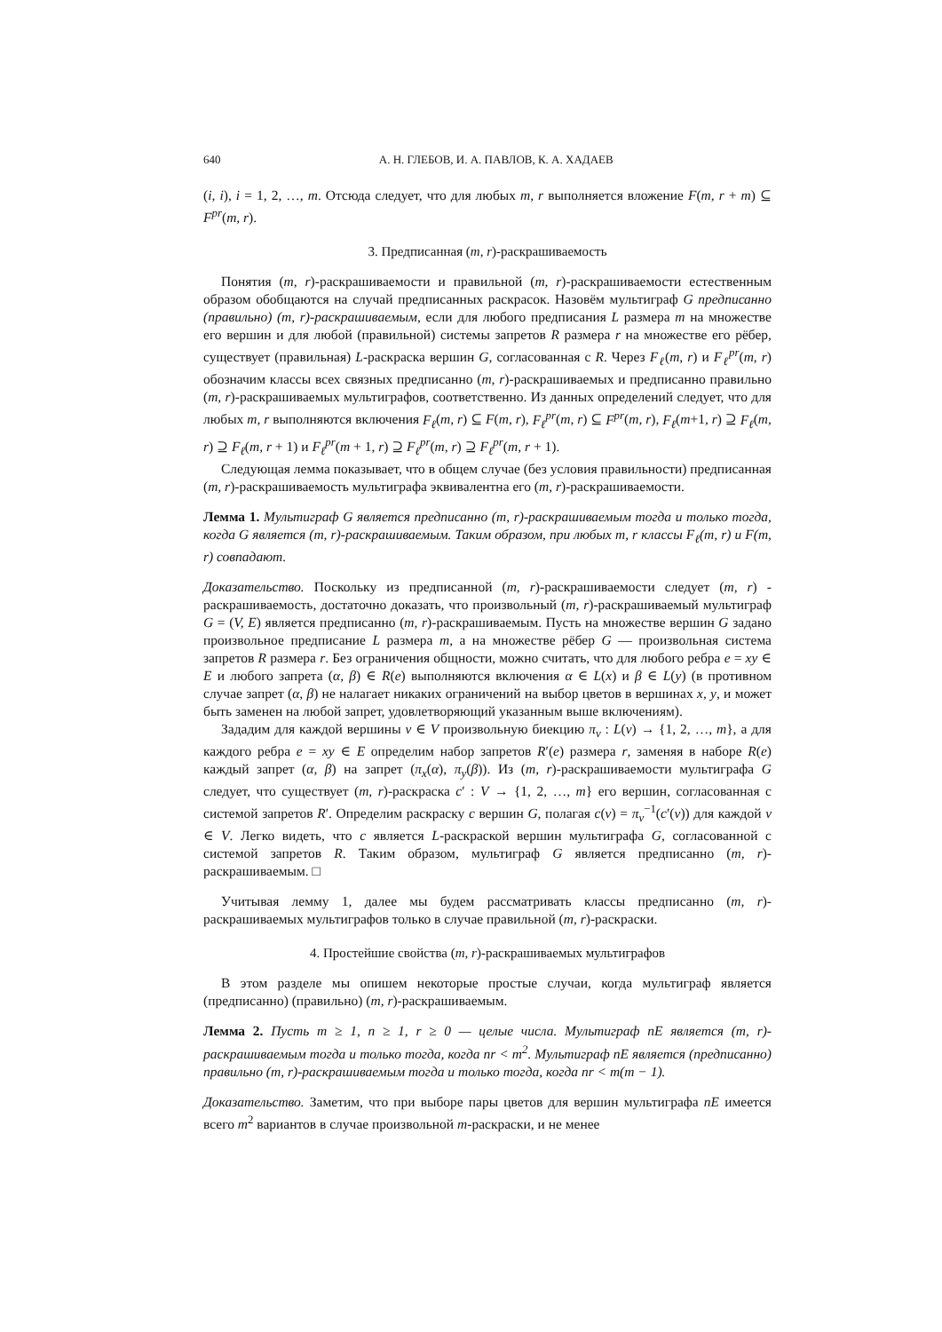640 А. Н. ГЛЕБОВ, И. А. ПАВЛОВ, К. А. ХАДАЕВ
(i, i), i = 1, 2, …, m. Отсюда следует, что для любых m, r выполняется вложение F(m, r + m) ⊆ F<sup>pr</sup>(m, r).
3. Предписанная (m, r)-раскрашиваемость
Понятия (m, r)-раскрашиваемости и правильной (m, r)-раскрашиваемости естественным образом обобщаются на случай предписанных раскрасок. Назовём мультиграф G предписанно (правильно) (m, r)-раскрашиваемым, если для любого предписания L размера m на множестве его вершин и для любой (правильной) системы запретов R размера r на множестве его рёбер, существует (правильная) L-раскраска вершин G, согласованная с R. Через F<sub>ℓ</sub>(m, r) и F<sub>ℓ</sub><sup>pr</sup>(m, r) обозначим классы всех связных предписанно (m, r)-раскрашиваемых и предписанно правильно (m, r)-раскрашиваемых мультиграфов, соответственно. Из данных определений следует, что для любых m, r выполняются включения F<sub>ℓ</sub>(m, r) ⊆ F(m, r), F<sub>ℓ</sub><sup>pr</sup>(m, r) ⊆ F<sup>pr</sup>(m, r), F<sub>ℓ</sub>(m+1, r) ⊇ F<sub>ℓ</sub>(m, r) ⊇ F<sub>ℓ</sub>(m, r + 1) и F<sub>ℓ</sub><sup>pr</sup>(m + 1, r) ⊇ F<sub>ℓ</sub><sup>pr</sup>(m, r) ⊇ F<sub>ℓ</sub><sup>pr</sup>(m, r + 1).
Следующая лемма показывает, что в общем случае (без условия правильности) предписанная (m, r)-раскрашиваемость мультиграфа эквивалентна его (m, r)-раскрашиваемости.
Лемма 1. Мультиграф G является предписанно (m, r)-раскрашиваемым тогда и только тогда, когда G является (m, r)-раскрашиваемым. Таким образом, при любых m, r классы F<sub>ℓ</sub>(m, r) и F(m, r) совпадают.
Доказательство. Поскольку из предписанной (m, r)-раскрашиваемости следует (m, r) - раскрашиваемость, достаточно доказать, что произвольный (m, r)-раскрашиваемый мультиграф G = (V, E) является предписанно (m, r)-раскрашиваемым. Пусть на множестве вершин G задано произвольное предписание L размера m, а на множестве рёбер G — произвольная система запретов R размера r. Без ограничения общности, можно считать, что для любого ребра e = xy ∈ E и любого запрета (α, β) ∈ R(e) выполняются включения α ∈ L(x) и β ∈ L(y) (в противном случае запрет (α, β) не налагает никаких ограничений на выбор цветов в вершинах x, y, и может быть заменен на любой запрет, удовлетворяющий указанным выше включениям).
Зададим для каждой вершины v ∈ V произвольную биекцию π<sub>v</sub> : L(v) → {1, 2, …, m}, а для каждого ребра e = xy ∈ E определим набор запретов R′(e) размера r, заменяя в наборе R(e) каждый запрет (α, β) на запрет (π<sub>x</sub>(α), π<sub>y</sub>(β)). Из (m, r)-раскрашиваемости мультиграфа G следует, что существует (m, r)-раскраска c′ : V → {1, 2, …, m} его вершин, согласованная с системой запретов R′. Определим раскраску c вершин G, полагая c(v) = π<sub>v</sub><sup>−1</sup>(c′(v)) для каждой v ∈ V. Легко видеть, что c является L-раскраской вершин мультиграфа G, согласованной с системой запретов R. Таким образом, мультиграф G является предписанно (m, r)-раскрашиваемым. □
Учитывая лемму 1, далее мы будем рассматривать классы предписанно (m, r)-раскрашиваемых мультиграфов только в случае правильной (m, r)-раскраски.
4. Простейшие свойства (m, r)-раскрашиваемых мультиграфов
В этом разделе мы опишем некоторые простые случаи, когда мультиграф является (предписанно) (правильно) (m, r)-раскрашиваемым.
Лемма 2. Пусть m ≥ 1, n ≥ 1, r ≥ 0 — целые числа. Мультиграф nE является (m, r)-раскрашиваемым тогда и только тогда, когда nr < m<sup>2</sup>. Мультиграф nE является (предписанно) правильно (m, r)-раскрашиваемым тогда и только тогда, когда nr < m(m − 1).
Доказательство. Заметим, что при выборе пары цветов для вершин мультиграфа nE имеется всего m<sup>2</sup> вариантов в случае произвольной m-раскраски, и не менее